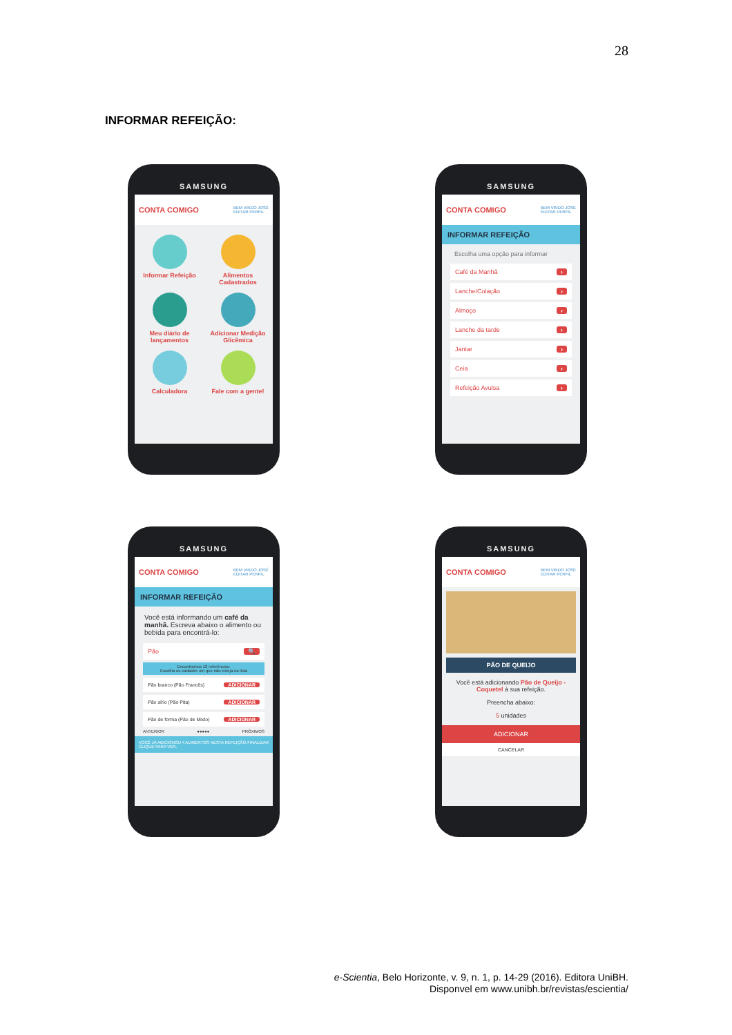28
INFORMAR REFEIÇÃO:
SAMSUNG
CONTA COMIGO BEM VINDO JOSÉ
EDITAR PERFIL
Informar Refeição
Alimentos Cadastrados
Meu diário de lançamentos
Adicionar Medição Glicêmica
Calculadora
Fale com a gente!
SAMSUNG
CONTA COMIGO BEM VINDO JOSÉ
EDITAR PERFIL
INFORMAR REFEIÇÃO
Escolha uma opção para informar
Café da Manhã ›
Lanche/Colação ›
Almoço ›
Lanche da tarde ›
Jantar ›
Ceia ›
Refeição Avulsa ›
SAMSUNG
CONTA COMIGO BEM VINDO JOSÉ
EDITAR PERFIL
INFORMAR REFEIÇÃO
Você está informando um café da manhã. Escreva abaixo o alimento ou bebida para encontrá-lo:
Pão 🔍
Encontramos 12 referências.
Escolha ou cadastre um que não esteja na lista
Pão branco (Pão Francês) ADICIONAR
Pão sírio (Pão Pita) ADICIONAR
Pão de forma (Pão de Mixto) ADICIONAR
ANTERIOR ●●●●● PRÓXIMOS
VOCÊ JÁ ADICIONOU 4 ALIMENTOS NESTA REFEIÇÃO. CLIQUE PARA VER. FINALIZAR
SAMSUNG
CONTA COMIGO BEM VINDO JOSÉ
EDITAR PERFIL
PÃO DE QUEIJO
Você está adicionando Pão de Queijo - Coquetel à sua refeição.
Preencha abaixo:
5 unidades
ADICIONAR
CANCELAR
e-Scientia, Belo Horizonte, v. 9, n. 1, p. 14-29 (2016). Editora UniBH.
Disponvel em www.unibh.br/revistas/escientia/